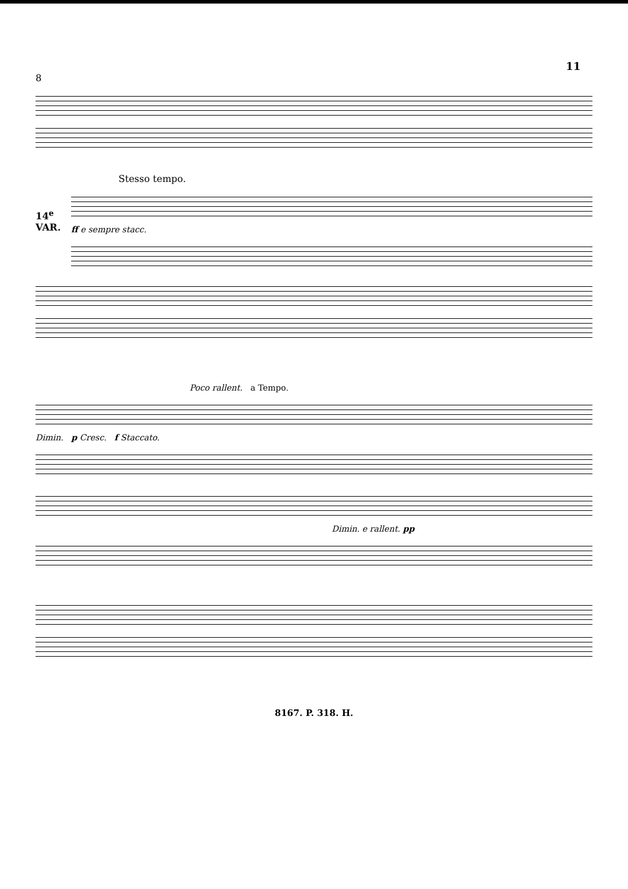11
8
Stesso tempo.
14<sup>e</sup> VAR.
ff e sempre stacc.
Poco rallent. a Tempo.
Dimin. p Cresc. f Staccato.
Dimin. e rallent. pp
8167. P. 318. H.